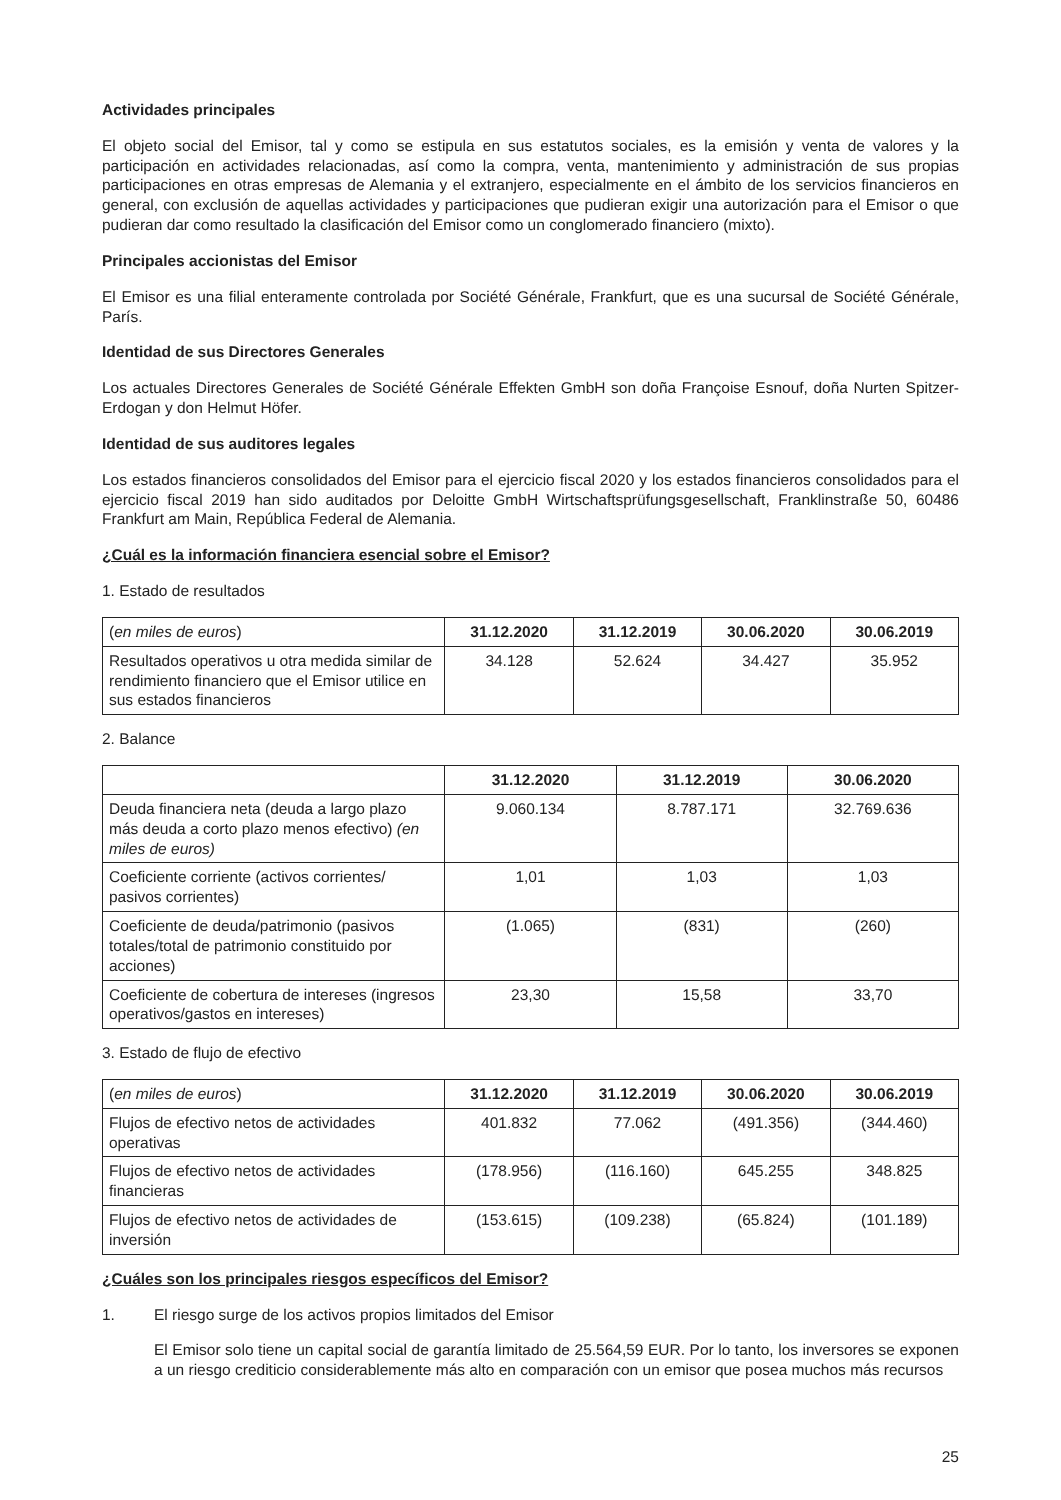Actividades principales
El objeto social del Emisor, tal y como se estipula en sus estatutos sociales, es la emisión y venta de valores y la participación en actividades relacionadas, así como la compra, venta, mantenimiento y administración de sus propias participaciones en otras empresas de Alemania y el extranjero, especialmente en el ámbito de los servicios financieros en general, con exclusión de aquellas actividades y participaciones que pudieran exigir una autorización para el Emisor o que pudieran dar como resultado la clasificación del Emisor como un conglomerado financiero (mixto).
Principales accionistas del Emisor
El Emisor es una filial enteramente controlada por Société Générale, Frankfurt, que es una sucursal de Société Générale, París.
Identidad de sus Directores Generales
Los actuales Directores Generales de Société Générale Effekten GmbH son doña Françoise Esnouf, doña Nurten Spitzer-Erdogan y don Helmut Höfer.
Identidad de sus auditores legales
Los estados financieros consolidados del Emisor para el ejercicio fiscal 2020 y los estados financieros consolidados para el ejercicio fiscal 2019 han sido auditados por Deloitte GmbH Wirtschaftsprüfungsgesellschaft, Franklinstraße 50, 60486 Frankfurt am Main, República Federal de Alemania.
¿Cuál es la información financiera esencial sobre el Emisor?
1. Estado de resultados
| ( en miles de euros ) | 31.12.2020 | 31.12.2019 | 30.06.2020 | 30.06.2019 |
| Resultados operativos u otra medida similar de rendimiento financiero que el Emisor utilice en sus estados financieros | 34.128 | 52.624 | 34.427 | 35.952 |
2. Balance
| | 31.12.2020 | 31.12.2019 | 30.06.2020 |
| Deuda financiera neta (deuda a largo plazo más deuda a corto plazo menos efectivo) (en miles de euros) | 9.060.134 | 8.787.171 | 32.769.636 |
| Coeficiente corriente (activos corrientes/ pasivos corrientes) | 1,01 | 1,03 | 1,03 |
| Coeficiente de deuda/patrimonio (pasivos totales/total de patrimonio constituido por acciones) | (1.065) | (831) | (260) |
| Coeficiente de cobertura de intereses (ingresos operativos/gastos en intereses) | 23,30 | 15,58 | 33,70 |
3. Estado de flujo de efectivo
| ( en miles de euros ) | 31.12.2020 | 31.12.2019 | 30.06.2020 | 30.06.2019 |
| Flujos de efectivo netos de actividades operativas | 401.832 | 77.062 | (491.356) | (344.460) |
| Flujos de efectivo netos de actividades financieras | (178.956) | (116.160) | 645.255 | 348.825 |
| Flujos de efectivo netos de actividades de inversión | (153.615) | (109.238) | (65.824) | (101.189) |
¿Cuáles son los principales riesgos específicos del Emisor?
1. El riesgo surge de los activos propios limitados del Emisor
El Emisor solo tiene un capital social de garantía limitado de 25.564,59 EUR. Por lo tanto, los inversores se exponen a un riesgo crediticio considerablemente más alto en comparación con un emisor que posea muchos más recursos
25